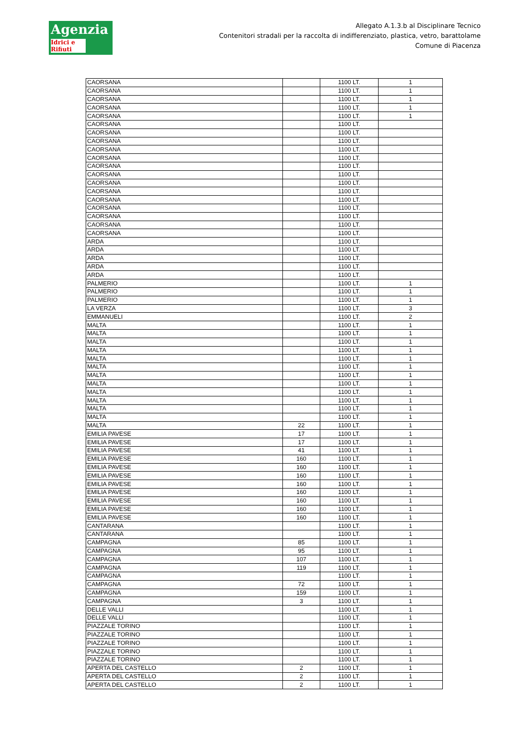Agenzia
Idrici e Rifiuti
Allegato A.1.3.b al Disciplinare Tecnico
Contenitori stradali per la raccolta di indifferenziato, plastica, vetro, barattolame
Comune di Piacenza
| CAORSANA | | 1100 LT. | 1 |
| CAORSANA | | 1100 LT. | 1 |
| CAORSANA | | 1100 LT. | 1 |
| CAORSANA | | 1100 LT. | 1 |
| CAORSANA | | 1100 LT. | 1 |
| CAORSANA | | 1100 LT. | |
| CAORSANA | | 1100 LT. | |
| CAORSANA | | 1100 LT. | |
| CAORSANA | | 1100 LT. | |
| CAORSANA | | 1100 LT. | |
| CAORSANA | | 1100 LT. | |
| CAORSANA | | 1100 LT. | |
| CAORSANA | | 1100 LT. | |
| CAORSANA | | 1100 LT. | |
| CAORSANA | | 1100 LT. | |
| CAORSANA | | 1100 LT. | |
| CAORSANA | | 1100 LT. | |
| CAORSANA | | 1100 LT. | |
| CAORSANA | | 1100 LT. | |
| ARDA | | 1100 LT. | |
| ARDA | | 1100 LT. | |
| ARDA | | 1100 LT. | |
| ARDA | | 1100 LT. | |
| ARDA | | 1100 LT. | |
| PALMERIO | | 1100 LT. | 1 |
| PALMERIO | | 1100 LT. | 1 |
| PALMERIO | | 1100 LT. | 1 |
| LA VERZA | | 1100 LT. | 3 |
| EMMANUELI | | 1100 LT. | 2 |
| MALTA | | 1100 LT. | 1 |
| MALTA | | 1100 LT. | 1 |
| MALTA | | 1100 LT. | 1 |
| MALTA | | 1100 LT. | 1 |
| MALTA | | 1100 LT. | 1 |
| MALTA | | 1100 LT. | 1 |
| MALTA | | 1100 LT. | 1 |
| MALTA | | 1100 LT. | 1 |
| MALTA | | 1100 LT. | 1 |
| MALTA | | 1100 LT. | 1 |
| MALTA | | 1100 LT. | 1 |
| MALTA | | 1100 LT. | 1 |
| MALTA | 22 | 1100 LT. | 1 |
| EMILIA PAVESE | 17 | 1100 LT. | 1 |
| EMILIA PAVESE | 17 | 1100 LT. | 1 |
| EMILIA PAVESE | 41 | 1100 LT. | 1 |
| EMILIA PAVESE | 160 | 1100 LT. | 1 |
| EMILIA PAVESE | 160 | 1100 LT. | 1 |
| EMILIA PAVESE | 160 | 1100 LT. | 1 |
| EMILIA PAVESE | 160 | 1100 LT. | 1 |
| EMILIA PAVESE | 160 | 1100 LT. | 1 |
| EMILIA PAVESE | 160 | 1100 LT. | 1 |
| EMILIA PAVESE | 160 | 1100 LT. | 1 |
| EMILIA PAVESE | 160 | 1100 LT. | 1 |
| CANTARANA | | 1100 LT. | 1 |
| CANTARANA | | 1100 LT. | 1 |
| CAMPAGNA | 85 | 1100 LT. | 1 |
| CAMPAGNA | 95 | 1100 LT. | 1 |
| CAMPAGNA | 107 | 1100 LT. | 1 |
| CAMPAGNA | 119 | 1100 LT. | 1 |
| CAMPAGNA | | 1100 LT. | 1 |
| CAMPAGNA | 72 | 1100 LT. | 1 |
| CAMPAGNA | 159 | 1100 LT. | 1 |
| CAMPAGNA | 3 | 1100 LT. | 1 |
| DELLE VALLI | | 1100 LT. | 1 |
| DELLE VALLI | | 1100 LT. | 1 |
| PIAZZALE TORINO | | 1100 LT. | 1 |
| PIAZZALE TORINO | | 1100 LT. | 1 |
| PIAZZALE TORINO | | 1100 LT. | 1 |
| PIAZZALE TORINO | | 1100 LT. | 1 |
| PIAZZALE TORINO | | 1100 LT. | 1 |
| APERTA DEL CASTELLO | 2 | 1100 LT. | 1 |
| APERTA DEL CASTELLO | 2 | 1100 LT. | 1 |
| APERTA DEL CASTELLO | 2 | 1100 LT. | 1 |